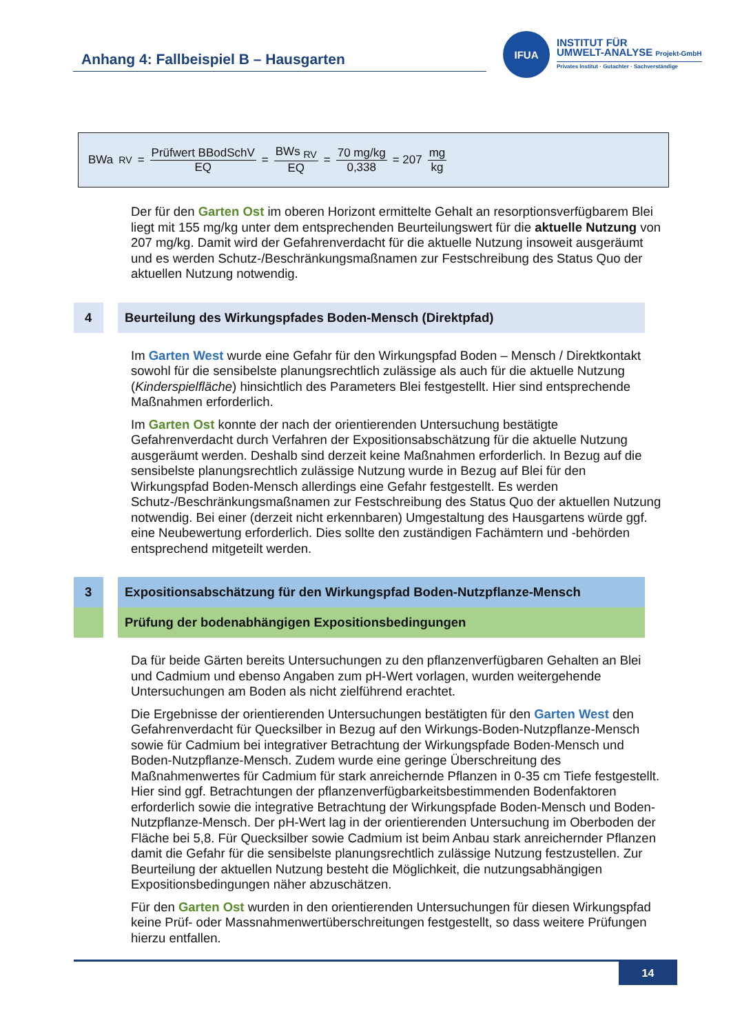Anhang 4: Fallbeispiel B – Hausgarten
IFUA
INSTITUT FÜR
UMWELT-ANALYSE Projekt-GmbH
Privates Institut · Gutachter · Sachverständige
BWa <sub>RV</sub> = Prüfwert BBodSchV EQ = BWs <sub>RV</sub> EQ = 70 mg/kg 0,338 = 207 mg kg
Der für den Garten Ost im oberen Horizont ermittelte Gehalt an resorptionsverfügbarem Blei liegt mit 155 mg/kg unter dem entsprechenden Beurteilungswert für die aktuelle Nutzung von 207 mg/kg. Damit wird der Gefahrenverdacht für die aktuelle Nutzung insoweit ausgeräumt und es werden Schutz-/Beschränkungsmaßnamen zur Festschreibung des Status Quo der aktuellen Nutzung notwendig.
4 Beurteilung des Wirkungspfades Boden-Mensch (Direktpfad)
Im Garten West wurde eine Gefahr für den Wirkungspfad Boden – Mensch / Direktkontakt sowohl für die sensibelste planungsrechtlich zulässige als auch für die aktuelle Nutzung (Kinderspielfläche) hinsichtlich des Parameters Blei festgestellt. Hier sind entsprechende Maßnahmen erforderlich.
Im Garten Ost konnte der nach der orientierenden Untersuchung bestätigte Gefahrenverdacht durch Verfahren der Expositionsabschätzung für die aktuelle Nutzung ausgeräumt werden. Deshalb sind derzeit keine Maßnahmen erforderlich. In Bezug auf die sensibelste planungsrechtlich zulässige Nutzung wurde in Bezug auf Blei für den Wirkungspfad Boden-Mensch allerdings eine Gefahr festgestellt. Es werden Schutz-/Beschränkungsmaßnamen zur Festschreibung des Status Quo der aktuellen Nutzung notwendig. Bei einer (derzeit nicht erkennbaren) Umgestaltung des Hausgartens würde ggf. eine Neubewertung erforderlich. Dies sollte den zuständigen Fachämtern und -behörden entsprechend mitgeteilt werden.
3 Expositionsabschätzung für den Wirkungspfad Boden-Nutzpflanze-Mensch
Prüfung der bodenabhängigen Expositionsbedingungen
Da für beide Gärten bereits Untersuchungen zu den pflanzenverfügbaren Gehalten an Blei und Cadmium und ebenso Angaben zum pH-Wert vorlagen, wurden weitergehende Untersuchungen am Boden als nicht zielführend erachtet.
Die Ergebnisse der orientierenden Untersuchungen bestätigten für den Garten West den Gefahrenverdacht für Quecksilber in Bezug auf den Wirkungs-Boden-Nutzpflanze-Mensch sowie für Cadmium bei integrativer Betrachtung der Wirkungspfade Boden-Mensch und Boden-Nutzpflanze-Mensch. Zudem wurde eine geringe Überschreitung des Maßnahmenwertes für Cadmium für stark anreichernde Pflanzen in 0-35 cm Tiefe festgestellt. Hier sind ggf. Betrachtungen der pflanzenverfügbarkeitsbestimmenden Bodenfaktoren erforderlich sowie die integrative Betrachtung der Wirkungspfade Boden-Mensch und Boden-Nutzpflanze-Mensch. Der pH-Wert lag in der orientierenden Untersuchung im Oberboden der Fläche bei 5,8. Für Quecksilber sowie Cadmium ist beim Anbau stark anreichernder Pflanzen damit die Gefahr für die sensibelste planungsrechtlich zulässige Nutzung festzustellen. Zur Beurteilung der aktuellen Nutzung besteht die Möglichkeit, die nutzungsabhängigen Expositionsbedingungen näher abzuschätzen.
Für den Garten Ost wurden in den orientierenden Untersuchungen für diesen Wirkungspfad keine Prüf- oder Massnahmenwertüberschreitungen festgestellt, so dass weitere Prüfungen hierzu entfallen.
14